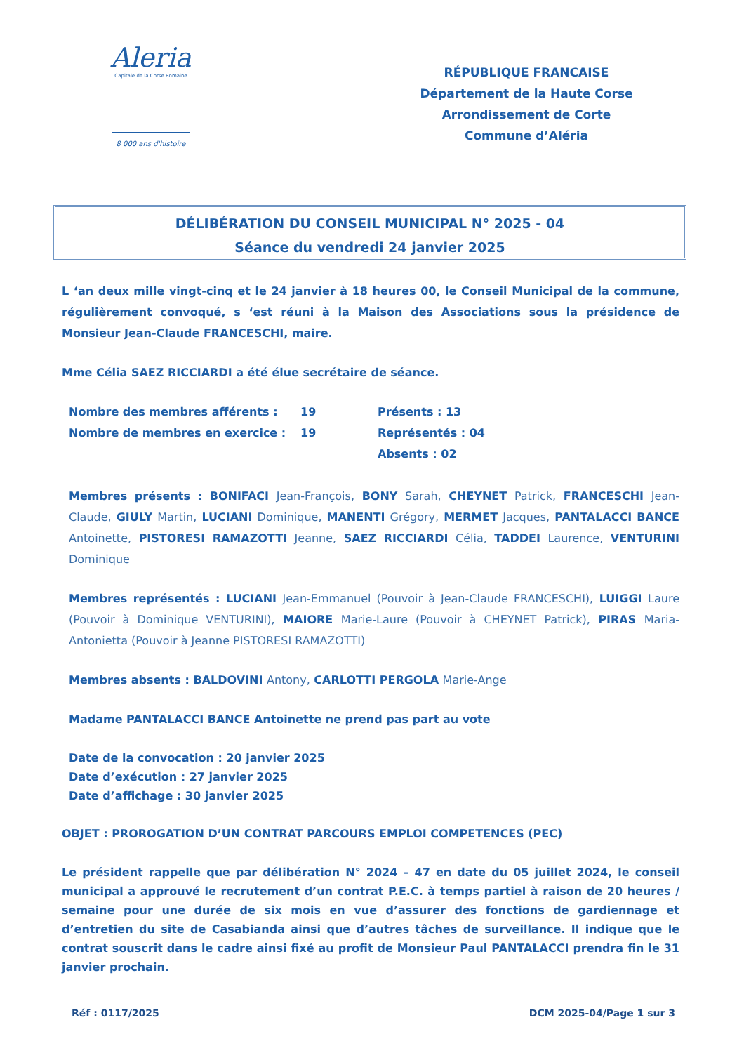Aleria
Capitale de la Corse Romaine
8 000 ans d'histoire
RÉPUBLIQUE FRANCAISE
Département de la Haute Corse
Arrondissement de Corte
Commune d’Aléria
DÉLIBÉRATION DU CONSEIL MUNICIPAL N° 2025 - 04
Séance du vendredi 24 janvier 2025
L ‘an deux mille vingt-cinq et le 24 janvier à 18 heures 00, le Conseil Municipal de la commune, régulièrement convoqué, s ‘est réuni à la Maison des Associations sous la présidence de Monsieur Jean-Claude FRANCESCHI, maire.
Mme Célia SAEZ RICCIARDI a été élue secrétaire de séance.
Nombre des membres afférents :
19
Présents : 13
Nombre de membres en exercice :
19
Représentés : 04
Absents : 02
Membres présents : BONIFACI Jean-François, BONY Sarah, CHEYNET Patrick, FRANCESCHI Jean-Claude, GIULY Martin, LUCIANI Dominique, MANENTI Grégory, MERMET Jacques, PANTALACCI BANCE Antoinette, PISTORESI RAMAZOTTI Jeanne, SAEZ RICCIARDI Célia, TADDEI Laurence, VENTURINI Dominique
Membres représentés : LUCIANI Jean-Emmanuel (Pouvoir à Jean-Claude FRANCESCHI), LUIGGI Laure (Pouvoir à Dominique VENTURINI), MAIORE Marie-Laure (Pouvoir à CHEYNET Patrick), PIRAS Maria-Antonietta (Pouvoir à Jeanne PISTORESI RAMAZOTTI)
Membres absents : BALDOVINI Antony, CARLOTTI PERGOLA Marie-Ange
Madame PANTALACCI BANCE Antoinette ne prend pas part au vote
Date de la convocation : 20 janvier 2025
Date d’exécution : 27 janvier 2025
Date d’affichage : 30 janvier 2025
OBJET : PROROGATION D’UN CONTRAT PARCOURS EMPLOI COMPETENCES (PEC)
Le président rappelle que par délibération N° 2024 – 47 en date du 05 juillet 2024, le conseil municipal a approuvé le recrutement d’un contrat P.E.C. à temps partiel à raison de 20 heures / semaine pour une durée de six mois en vue d’assurer des fonctions de gardiennage et d’entretien du site de Casabianda ainsi que d’autres tâches de surveillance. Il indique que le contrat souscrit dans le cadre ainsi fixé au profit de Monsieur Paul PANTALACCI prendra fin le 31 janvier prochain.
Réf : 0117/2025 DCM 2025-04/Page 1 sur 3